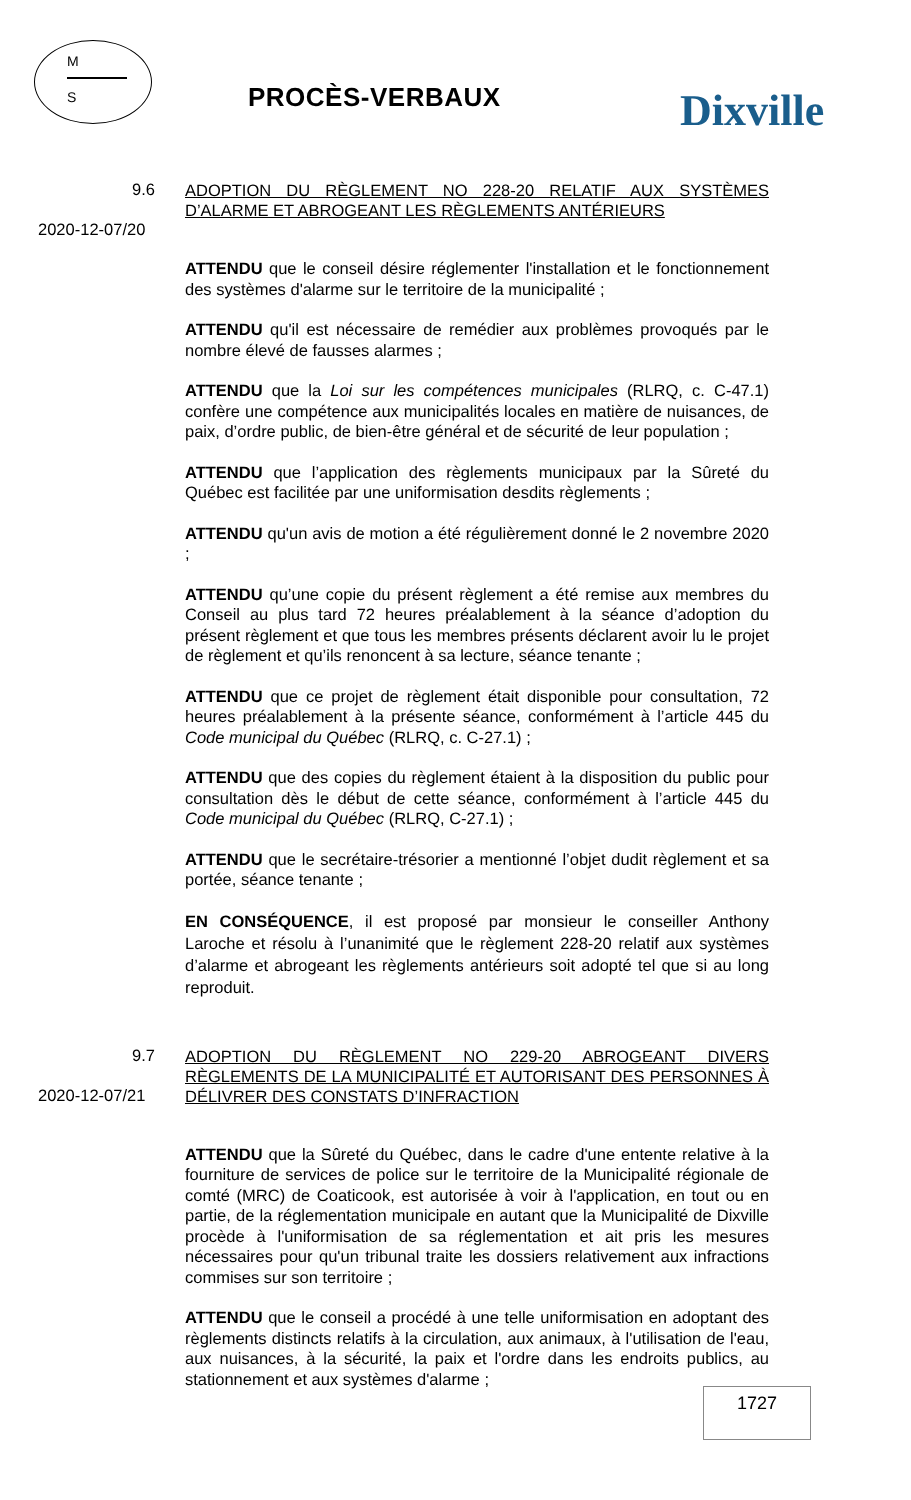M
S
PROCÈS-VERBAUX Dixville
9.6
2020-12-07/20
ADOPTION DU RÈGLEMENT NO 228-20 RELATIF AUX SYSTÈMES D’ALARME ET ABROGEANT LES RÈGLEMENTS ANTÉRIEURS
ATTENDU que le conseil désire réglementer l'installation et le fonctionnement des systèmes d'alarme sur le territoire de la municipalité ;
ATTENDU qu'il est nécessaire de remédier aux problèmes provoqués par le nombre élevé de fausses alarmes ;
ATTENDU que la Loi sur les compétences municipales (RLRQ, c. C-47.1) confère une compétence aux municipalités locales en matière de nuisances, de paix, d’ordre public, de bien-être général et de sécurité de leur population ;
ATTENDU que l’application des règlements municipaux par la Sûreté du Québec est facilitée par une uniformisation desdits règlements ;
ATTENDU qu'un avis de motion a été régulièrement donné le 2 novembre 2020 ;
ATTENDU qu’une copie du présent règlement a été remise aux membres du Conseil au plus tard 72 heures préalablement à la séance d’adoption du présent règlement et que tous les membres présents déclarent avoir lu le projet de règlement et qu’ils renoncent à sa lecture, séance tenante ;
ATTENDU que ce projet de règlement était disponible pour consultation, 72 heures préalablement à la présente séance, conformément à l’article 445 du Code municipal du Québec (RLRQ, c. C-27.1) ;
ATTENDU que des copies du règlement étaient à la disposition du public pour consultation dès le début de cette séance, conformément à l’article 445 du Code municipal du Québec (RLRQ, C-27.1) ;
ATTENDU que le secrétaire-trésorier a mentionné l’objet dudit règlement et sa portée, séance tenante ;
EN CONSÉQUENCE, il est proposé par monsieur le conseiller Anthony Laroche et résolu à l’unanimité que le règlement 228-20 relatif aux systèmes d’alarme et abrogeant les règlements antérieurs soit adopté tel que si au long reproduit.
9.7
2020-12-07/21
ADOPTION DU RÈGLEMENT NO 229-20 ABROGEANT DIVERS RÈGLEMENTS DE LA MUNICIPALITÉ ET AUTORISANT DES PERSONNES À DÉLIVRER DES CONSTATS D’INFRACTION
ATTENDU que la Sûreté du Québec, dans le cadre d'une entente relative à la fourniture de services de police sur le territoire de la Municipalité régionale de comté (MRC) de Coaticook, est autorisée à voir à l'application, en tout ou en partie, de la réglementation municipale en autant que la Municipalité de Dixville procède à l'uniformisation de sa réglementation et ait pris les mesures nécessaires pour qu'un tribunal traite les dossiers relativement aux infractions commises sur son territoire ;
ATTENDU que le conseil a procédé à une telle uniformisation en adoptant des règlements distincts relatifs à la circulation, aux animaux, à l'utilisation de l'eau, aux nuisances, à la sécurité, la paix et l'ordre dans les endroits publics, au stationnement et aux systèmes d'alarme ;
1727